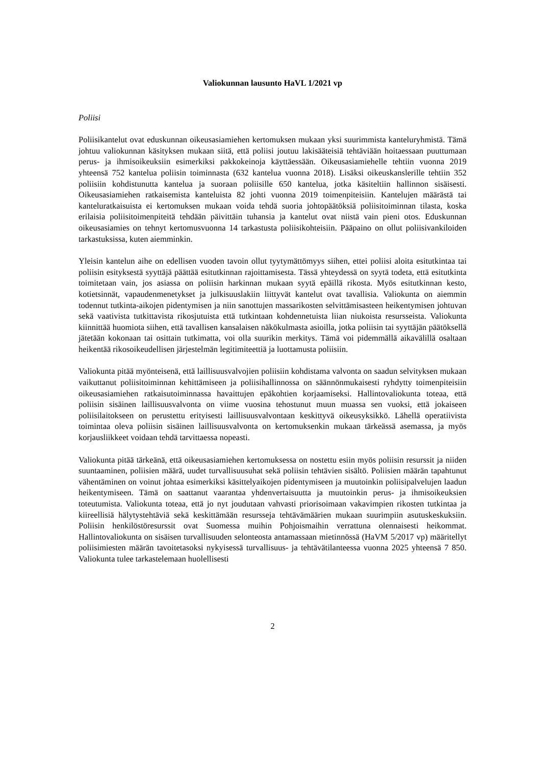Valiokunnan lausunto HaVL 1/2021 vp
Poliisi
Poliisikantelut ovat eduskunnan oikeusasiamiehen kertomuksen mukaan yksi suurimmista kanteluryhmistä. Tämä johtuu valiokunnan käsityksen mukaan siitä, että poliisi joutuu lakisääteisiä tehtäviään hoitaessaan puuttumaan perus- ja ihmisoikeuksiin esimerkiksi pakkokeinoja käyttäessään. Oikeusasiamiehelle tehtiin vuonna 2019 yhteensä 752 kantelua poliisin toiminnasta (632 kantelua vuonna 2018). Lisäksi oikeuskanslerille tehtiin 352 poliisiin kohdistunutta kantelua ja suoraan poliisille 650 kantelua, jotka käsiteltiin hallinnon sisäisesti. Oikeusasiamiehen ratkaisemista kanteluista 82 johti vuonna 2019 toimenpiteisiin. Kantelujen määrästä tai kanteluratkaisuista ei kertomuksen mukaan voida tehdä suoria johtopäätöksiä poliisitoiminnan tilasta, koska erilaisia poliisitoimenpiteitä tehdään päivittäin tuhansia ja kantelut ovat niistä vain pieni otos. Eduskunnan oikeusasiamies on tehnyt kertomusvuonna 14 tarkastusta poliisikohteisiin. Pääpaino on ollut poliisivankiloiden tarkastuksissa, kuten aiemminkin.
Yleisin kantelun aihe on edellisen vuoden tavoin ollut tyytymättömyys siihen, ettei poliisi aloita esitutkintaa tai poliisin esityksestä syyttäjä päättää esitutkinnan rajoittamisesta. Tässä yhteydessä on syytä todeta, että esitutkinta toimitetaan vain, jos asiassa on poliisin harkinnan mukaan syytä epäillä rikosta. Myös esitutkinnan kesto, kotietsinnät, vapaudenmenetykset ja julkisuuslakiin liittyvät kantelut ovat tavallisia. Valiokunta on aiemmin todennut tutkinta-aikojen pidentymisen ja niin sanottujen massarikosten selvittämisasteen heikentymisen johtuvan sekä vaativista tutkittavista rikosjutuista että tutkintaan kohdennetuista liian niukoista resursseista. Valiokunta kiinnittää huomiota siihen, että tavallisen kansalaisen näkökulmasta asioilla, jotka poliisin tai syyttäjän päätöksellä jätetään kokonaan tai osittain tutkimatta, voi olla suurikin merkitys. Tämä voi pidemmällä aikavälillä osaltaan heikentää rikosoikeudellisen järjestelmän legitimiteettiä ja luottamusta poliisiin.
Valiokunta pitää myönteisenä, että laillisuusvalvojien poliisiin kohdistama valvonta on saadun selvityksen mukaan vaikuttanut poliisitoiminnan kehittämiseen ja poliisihallinnossa on säännönmukaisesti ryhdytty toimenpiteisiin oikeusasiamiehen ratkaisutoiminnassa havaittujen epäkohtien korjaamiseksi. Hallintovaliokunta toteaa, että poliisin sisäinen laillisuusvalvonta on viime vuosina tehostunut muun muassa sen vuoksi, että jokaiseen poliisilaitokseen on perustettu erityisesti laillisuusvalvontaan keskittyvä oikeusyksikkö. Lähellä operatiivista toimintaa oleva poliisin sisäinen laillisuusvalvonta on kertomuksenkin mukaan tärkeässä asemassa, ja myös korjausliikkeet voidaan tehdä tarvittaessa nopeasti.
Valiokunta pitää tärkeänä, että oikeusasiamiehen kertomuksessa on nostettu esiin myös poliisin resurssit ja niiden suuntaaminen, poliisien määrä, uudet turvallisuusuhat sekä poliisin tehtävien sisältö. Poliisien määrän tapahtunut vähentäminen on voinut johtaa esimerkiksi käsittelyaikojen pidentymiseen ja muutoinkin poliisipalvelujen laadun heikentymiseen. Tämä on saattanut vaarantaa yhdenvertaisuutta ja muutoinkin perus- ja ihmisoikeuksien toteutumista. Valiokunta toteaa, että jo nyt joudutaan vahvasti priorisoimaan vakavimpien rikosten tutkintaa ja kiireellisiä hälytystehtäviä sekä keskittämään resursseja tehtävämäärien mukaan suurimpiin asutuskeskuksiin. Poliisin henkilöstöresurssit ovat Suomessa muihin Pohjoismaihin verrattuna olennaisesti heikommat. Hallintovaliokunta on sisäisen turvallisuuden selonteosta antamassaan mietinnössä (HaVM 5/2017 vp) määritellyt poliisimiesten määrän tavoitetasoksi nykyisessä turvallisuus- ja tehtävätilanteessa vuonna 2025 yhteensä 7 850. Valiokunta tulee tarkastelemaan huolellisesti
2